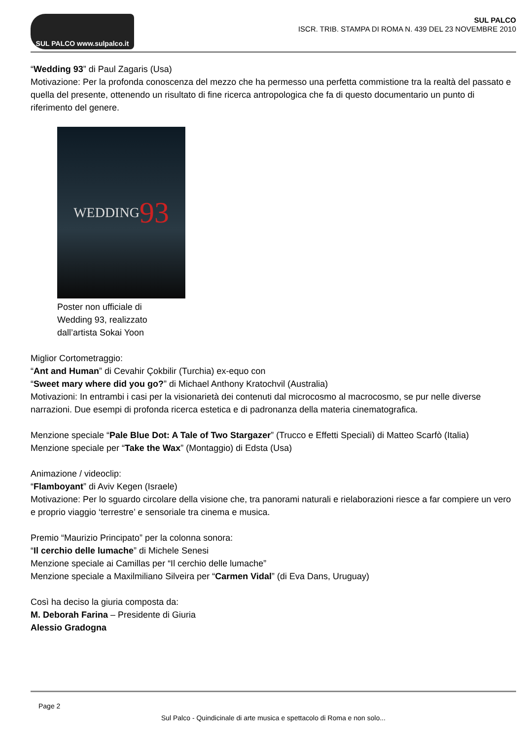SUL PALCO www.sulpalco.it
SUL PALCO
ISCR. TRIB. STAMPA DI ROMA N. 439 DEL 23 NOVEMBRE 2010
“Wedding 93” di Paul Zagaris (Usa)
Motivazione: Per la profonda conoscenza del mezzo che ha permesso una perfetta commistione tra la realtà del passato e quella del presente, ottenendo un risultato di fine ricerca antropologica che fa di questo documentario un punto di riferimento del genere.
WEDDING 93
Poster non ufficiale di Wedding 93, realizzato dall’artista Sokai Yoon
Miglior Cortometraggio:
“Ant and Human” di Cevahir Çokbilir (Turchia) ex-equo con
“Sweet mary where did you go?” di Michael Anthony Kratochvil (Australia)
Motivazioni: In entrambi i casi per la visionarietà dei contenuti dal microcosmo al macrocosmo, se pur nelle diverse narrazioni. Due esempi di profonda ricerca estetica e di padronanza della materia cinematografica.
Menzione speciale “Pale Blue Dot: A Tale of Two Stargazer” (Trucco e Effetti Speciali) di Matteo Scarfò (Italia)
Menzione speciale per “Take the Wax” (Montaggio) di Edsta (Usa)
Animazione / videoclip:
“Flamboyant” di Aviv Kegen (Israele)
Motivazione: Per lo sguardo circolare della visione che, tra panorami naturali e rielaborazioni riesce a far compiere un vero e proprio viaggio ‘terrestre’ e sensoriale tra cinema e musica.
Premio “Maurizio Principato” per la colonna sonora:
“Il cerchio delle lumache” di Michele Senesi
Menzione speciale ai Camillas per “Il cerchio delle lumache”
Menzione speciale a Maxilmiliano Silveira per “Carmen Vidal” (di Eva Dans, Uruguay)
Così ha deciso la giuria composta da:
M. Deborah Farina – Presidente di Giuria
Alessio Gradogna
Page 2
Sul Palco - Quindicinale di arte musica e spettacolo di Roma e non solo...